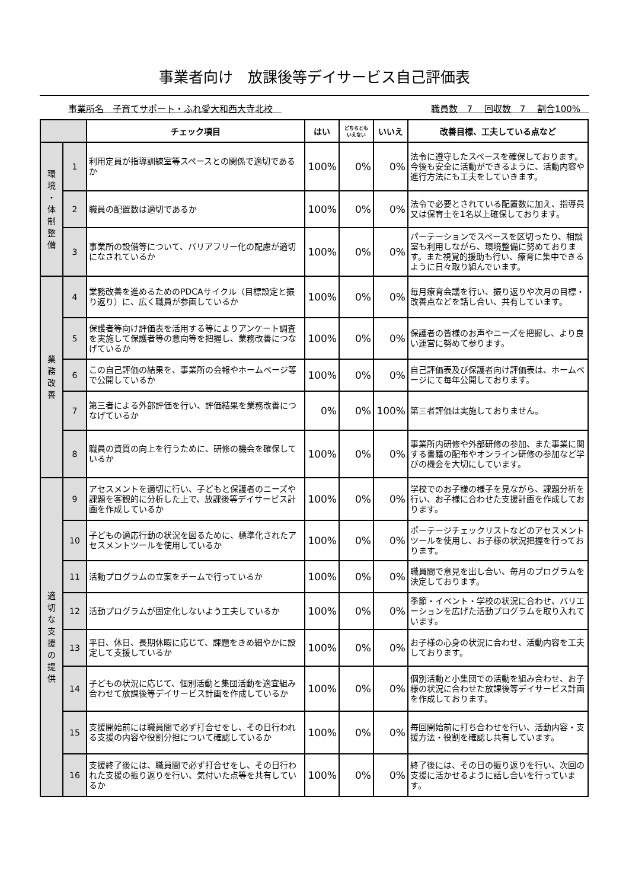事業者向け　放課後等デイサービス自己評価表
事業所名　子育てサポート・ふれ愛大和西大寺北校　職員数　7　 回収数　7　 割合100%　
| | | チェック項目 | はい | どちらとも いえない | いいえ | 改善目標、工夫している点など |
| --- | --- | --- | --- | --- | --- | --- |
| 環 境 ・ 体 制 整 備 | 1 | 利用定員が指導訓練室等スペースとの関係で適切であるか | 100% | 0% | 0% | 法令に遵守したスペースを確保しております。今後も安全に活動ができるように、活動内容や進行方法にも工夫をしていきます。 |
| | 2 | 職員の配置数は適切であるか | 100% | 0% | 0% | 法令で必要とされている配置数に加え、指導員又は保育士を1名以上確保しております。 |
| | 3 | 事業所の設備等について、バリアフリー化の配慮が適切になされているか | 100% | 0% | 0% | パーテーションでスペースを区切ったり、相談室も利用しながら、環境整備に努めております。また視覚的援助も行い、療育に集中できるように日々取り組んでいます。 |
| 業 務 改 善 | 4 | 業務改善を進めるためのPDCAサイクル（目標設定と振り返り）に、広く職員が参画しているか | 100% | 0% | 0% | 毎月療育会議を行い、振り返りや次月の目標・改善点などを話し合い、共有しています。 |
| | 5 | 保護者等向け評価表を活用する等によりアンケート調査を実施して保護者等の意向等を把握し、業務改善につなげているか | 100% | 0% | 0% | 保護者の皆様のお声やニーズを把握し、より良い運営に努めて参ります。 |
| | 6 | この自己評価の結果を、事業所の会報やホームページ等で公開しているか | 100% | 0% | 0% | 自己評価表及び保護者向け評価表は、ホームページにて毎年公開しております。 |
| | 7 | 第三者による外部評価を行い、評価結果を業務改善につなげているか | 0% | 0% | 100% | 第三者評価は実施しておりません。 |
| | 8 | 職員の資質の向上を行うために、研修の機会を確保しているか | 100% | 0% | 0% | 事業所内研修や外部研修の参加、また事業に関する書籍の配布やオンライン研修の参加など学びの機会を大切にしています。 |
| 適 切 な 支 援 の 提 供 | 9 | アセスメントを適切に行い、子どもと保護者のニーズや課題を客観的に分析した上で、放課後等デイサービス計画を作成しているか | 100% | 0% | 0% | 学校でのお子様の様子を見ながら、課題分析を行い、お子様に合わせた支援計画を作成しております。 |
| | 10 | 子どもの適応行動の状況を図るために、標準化されたアセスメントツールを使用しているか | 100% | 0% | 0% | ポーテージチェックリストなどのアセスメントツールを使用し、お子様の状況把握を行っております。 |
| | 11 | 活動プログラムの立案をチームで行っているか | 100% | 0% | 0% | 職員間で意見を出し合い、毎月のプログラムを決定しております。 |
| | 12 | 活動プログラムが固定化しないよう工夫しているか | 100% | 0% | 0% | 季節・イベント・学校の状況に合わせ、バリエーションを広げた活動プログラムを取り入れています。 |
| | 13 | 平日、休日、長期休暇に応じて、課題をきめ細やかに設定して支援しているか | 100% | 0% | 0% | お子様の心身の状況に合わせ、活動内容を工夫しております。 |
| | 14 | 子どもの状況に応じて、個別活動と集団活動を適宜組み合わせて放課後等デイサービス計画を作成しているか | 100% | 0% | 0% | 個別活動と小集団での活動を組み合わせ、お子様の状況に合わせた放課後等デイサービス計画を作成しております。 |
| | 15 | 支援開始前には職員間で必ず打合せをし、その日行われる支援の内容や役割分担について確認しているか | 100% | 0% | 0% | 毎回開始前に打ち合わせを行い、活動内容・支援方法・役割を確認し共有しています。 |
| | 16 | 支援終了後には、職員間で必ず打合せをし、その日行われた支援の振り返りを行い、気付いた点等を共有しているか | 100% | 0% | 0% | 終了後には、その日の振り返りを行い、次回の支援に活かせるように話し合いを行っています。 |